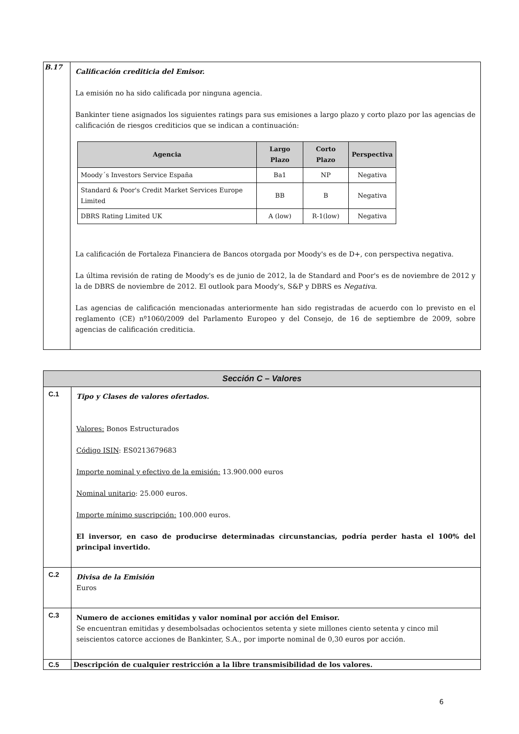| B.17 | Calificación crediticia del Emisor. La emisión no ha sido calificada por ninguna agencia. Bankinter tiene asignados los siguientes ratings para sus emisiones a largo plazo y corto plazo por las agencias de calificación de riesgos crediticios que se indican a continuación: / Agencia / Largo Plazo / Corto Plazo / Perspectiva / / --- / --- / --- / --- / / Moody´s Investors Service España / Ba1 / NP / Negativa / / Standard & Poor's Credit Market Services Europe Limited / BB / B / Negativa / / DBRS Rating Limited UK / A (low) / R-1(low) / Negativa / La calificación de Fortaleza Financiera de Bancos otorgada por Moody's es de D+, con perspectiva negativa. La última revisión de rating de Moody's es de junio de 2012, la de Standard and Poor's es de noviembre de 2012 y la de DBRS de noviembre de 2012. El outlook para Moody's, S&P y DBRS es Negativa . Las agencias de calificación mencionadas anteriormente han sido registradas de acuerdo con lo previsto en el reglamento (CE) nº1060/2009 del Parlamento Europeo y del Consejo, de 16 de septiembre de 2009, sobre agencias de calificación crediticia. |
| Sección C – Valores | |
| C.1 | Tipo y Clases de valores ofertados. Valores: Bonos Estructurados Código ISIN : ES0213679683 Importe nominal y efectivo de la emisión: 13.900.000 euros Nominal unitario : 25.000 euros. Importe mínimo suscripción: 100.000 euros. El inversor, en caso de producirse determinadas circunstancias, podría perder hasta el 100% del principal invertido. |
| C.2 | Divisa de la Emisión Euros |
| C.3 | Numero de acciones emitidas y valor nominal por acción del Emisor. Se encuentran emitidas y desembolsadas ochocientos setenta y siete millones ciento setenta y cinco mil seiscientos catorce acciones de Bankinter, S.A., por importe nominal de 0,30 euros por acción. |
| C.5 | Descripción de cualquier restricción a la libre transmisibilidad de los valores. |
6